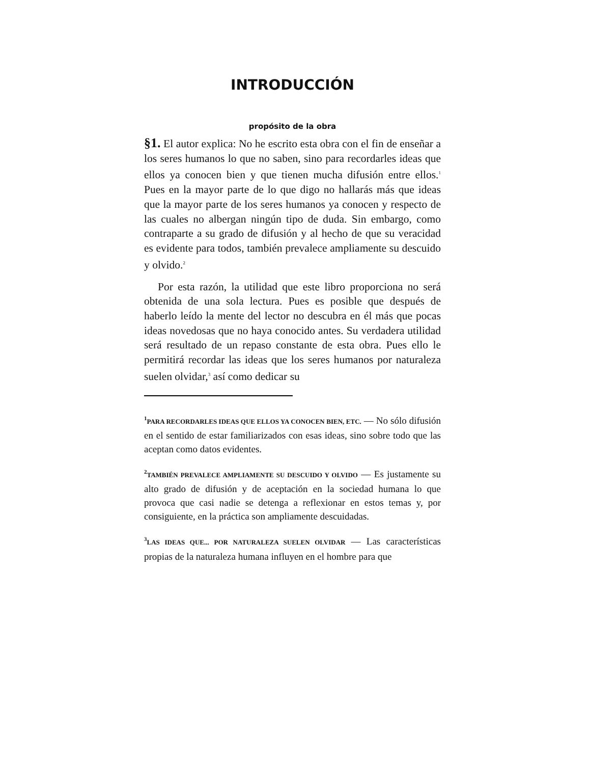INTRODUCCIÓN
propósito de la obra
§1. El autor explica: No he escrito esta obra con el fin de enseñar a los seres humanos lo que no saben, sino para recordarles ideas que ellos ya conocen bien y que tienen mucha difusión entre ellos.<sup>1</sup> Pues en la mayor parte de lo que digo no hallarás más que ideas que la mayor parte de los seres humanos ya conocen y respecto de las cuales no albergan ningún tipo de duda. Sin embargo, como contraparte a su grado de difusión y al hecho de que su veracidad es evidente para todos, también prevalece ampliamente su descuido y olvido.<sup>2</sup>
Por esta razón, la utilidad que este libro proporciona no será obtenida de una sola lectura. Pues es posible que después de haberlo leído la mente del lector no descubra en él más que pocas ideas novedosas que no haya conocido antes. Su verdadera utilidad será resultado de un repaso constante de esta obra. Pues ello le permitirá recordar las ideas que los seres humanos por naturaleza suelen olvidar,<sup>3</sup> así como dedicar su
<sup>1</sup> PARA RECORDARLES IDEAS QUE ELLOS YA CONOCEN BIEN, ETC. — No sólo difusión en el sentido de estar familiarizados con esas ideas, sino sobre todo que las aceptan como datos evidentes.
<sup>2</sup> TAMBIÉN PREVALECE AMPLIAMENTE SU DESCUIDO Y OLVIDO — Es justamente su alto grado de difusión y de aceptación en la sociedad humana lo que provoca que casi nadie se detenga a reflexionar en estos temas y, por consiguiente, en la práctica son ampliamente descuidadas.
<sup>3</sup> LAS IDEAS QUE... POR NATURALEZA SUELEN OLVIDAR — Las características propias de la naturaleza humana influyen en el hombre para que